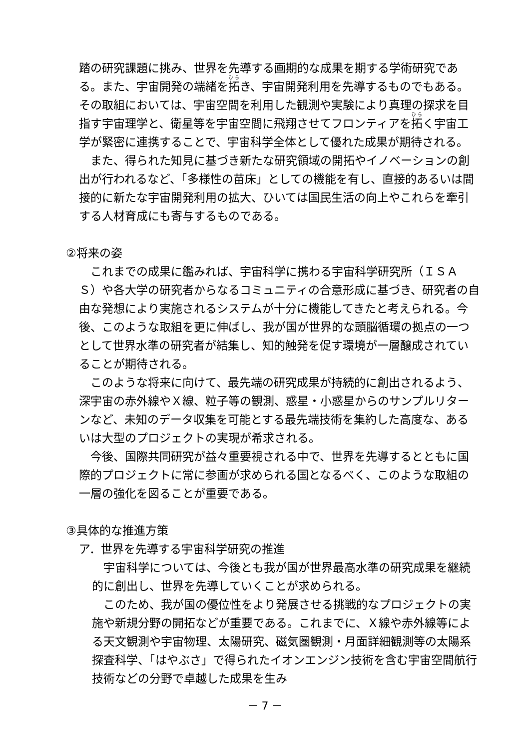踏の研究課題に挑み、世界を先導する画期的な成果を期する学術研究である。また、宇宙開発の端緒を拓き、宇宙開発利用を先導するものでもある。その取組においては、宇宙空間を利用した観測や実験により真理の探求を目指す宇宙理学と、衛星等を宇宙空間に飛翔させてフロンティアを拓く宇宙工学が緊密に連携することで、宇宙科学全体として優れた成果が期待される。
また、得られた知見に基づき新たな研究領域の開拓やイノベーションの創出が行われるなど、「多様性の苗床」としての機能を有し、直接的あるいは間接的に新たな宇宙開発利用の拡大、ひいては国民生活の向上やこれらを牽引する人材育成にも寄与するものである。
②将来の姿
これまでの成果に鑑みれば、宇宙科学に携わる宇宙科学研究所（ＩＳＡＳ）や各大学の研究者からなるコミュニティの合意形成に基づき、研究者の自由な発想により実施されるシステムが十分に機能してきたと考えられる。今後、このような取組を更に伸ばし、我が国が世界的な頭脳循環の拠点の一つとして世界水準の研究者が結集し、知的触発を促す環境が一層醸成されていることが期待される。
このような将来に向けて、最先端の研究成果が持続的に創出されるよう、深宇宙の赤外線やＸ線、粒子等の観測、惑星・小惑星からのサンプルリターンなど、未知のデータ収集を可能とする最先端技術を集約した高度な、あるいは大型のプロジェクトの実現が希求される。
今後、国際共同研究が益々重要視される中で、世界を先導するとともに国際的プロジェクトに常に参画が求められる国となるべく、このような取組の一層の強化を図ることが重要である。
③具体的な推進方策
ア．世界を先導する宇宙科学研究の推進
宇宙科学については、今後とも我が国が世界最高水準の研究成果を継続的に創出し、世界を先導していくことが求められる。
このため、我が国の優位性をより発展させる挑戦的なプロジェクトの実施や新規分野の開拓などが重要である。これまでに、Ｘ線や赤外線等による天文観測や宇宙物理、太陽研究、磁気圏観測・月面詳細観測等の太陽系探査科学、「はやぶさ」で得られたイオンエンジン技術を含む宇宙空間航行技術などの分野で卓越した成果を生み
－ 7 －